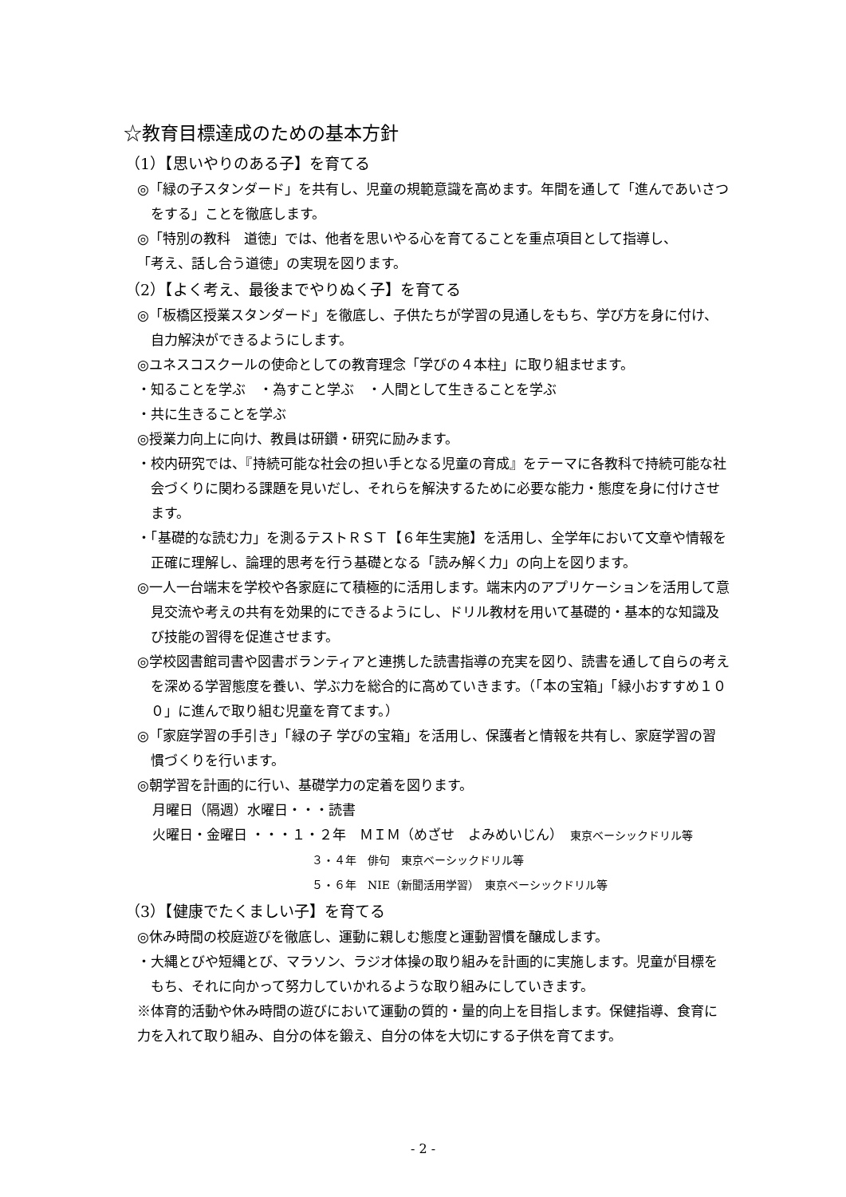☆教育目標達成のための基本方針
（1）【思いやりのある子】を育てる
◎「緑の子スタンダード」を共有し、児童の規範意識を高めます。年間を通して「進んであいさつをする」ことを徹底します。
◎「特別の教科　道徳」では、他者を思いやる心を育てることを重点項目として指導し、
「考え、話し合う道徳」の実現を図ります。
（2）【よく考え、最後までやりぬく子】を育てる
◎「板橋区授業スタンダード」を徹底し、子供たちが学習の見通しをもち、学び方を身に付け、自力解決ができるようにします。
◎ユネスコスクールの使命としての教育理念「学びの４本柱」に取り組ませます。
・知ることを学ぶ　・為すこと学ぶ　・人間として生きることを学ぶ
・共に生きることを学ぶ
◎授業力向上に向け、教員は研鑽・研究に励みます。
・校内研究では、『持続可能な社会の担い手となる児童の育成』をテーマに各教科で持続可能な社会づくりに関わる課題を見いだし、それらを解決するために必要な能力・態度を身に付けさせます。
・「基礎的な読む力」を測るテストＲＳＴ【６年生実施】を活用し、全学年において文章や情報を正確に理解し、論理的思考を行う基礎となる「読み解く力」の向上を図ります。
◎一人一台端末を学校や各家庭にて積極的に活用します。端末内のアプリケーションを活用して意見交流や考えの共有を効果的にできるようにし、ドリル教材を用いて基礎的・基本的な知識及び技能の習得を促進させます。
◎学校図書館司書や図書ボランティアと連携した読書指導の充実を図り、読書を通して自らの考えを深める学習態度を養い、学ぶ力を総合的に高めていきます。（「本の宝箱」「緑小おすすめ１００」に進んで取り組む児童を育てます。）
◎「家庭学習の手引き」「緑の子 学びの宝箱」を活用し、保護者と情報を共有し、家庭学習の習慣づくりを行います。
◎朝学習を計画的に行い、基礎学力の定着を図ります。
月曜日（隔週）水曜日・・・読書
火曜日・金曜日 ・・・１・２年　ＭＩＭ（めざせ　よみめいじん）　東京ベーシックドリル等
３・４年　俳句　東京ベーシックドリル等
５・６年　NIE（新聞活用学習）　東京ベーシックドリル等
（3）【健康でたくましい子】を育てる
◎休み時間の校庭遊びを徹底し、運動に親しむ態度と運動習慣を醸成します。
・大縄とびや短縄とび、マラソン、ラジオ体操の取り組みを計画的に実施します。児童が目標をもち、それに向かって努力していかれるような取り組みにしていきます。
※体育的活動や休み時間の遊びにおいて運動の質的・量的向上を目指します。保健指導、食育に力を入れて取り組み、自分の体を鍛え、自分の体を大切にする子供を育てます。
- 2 -